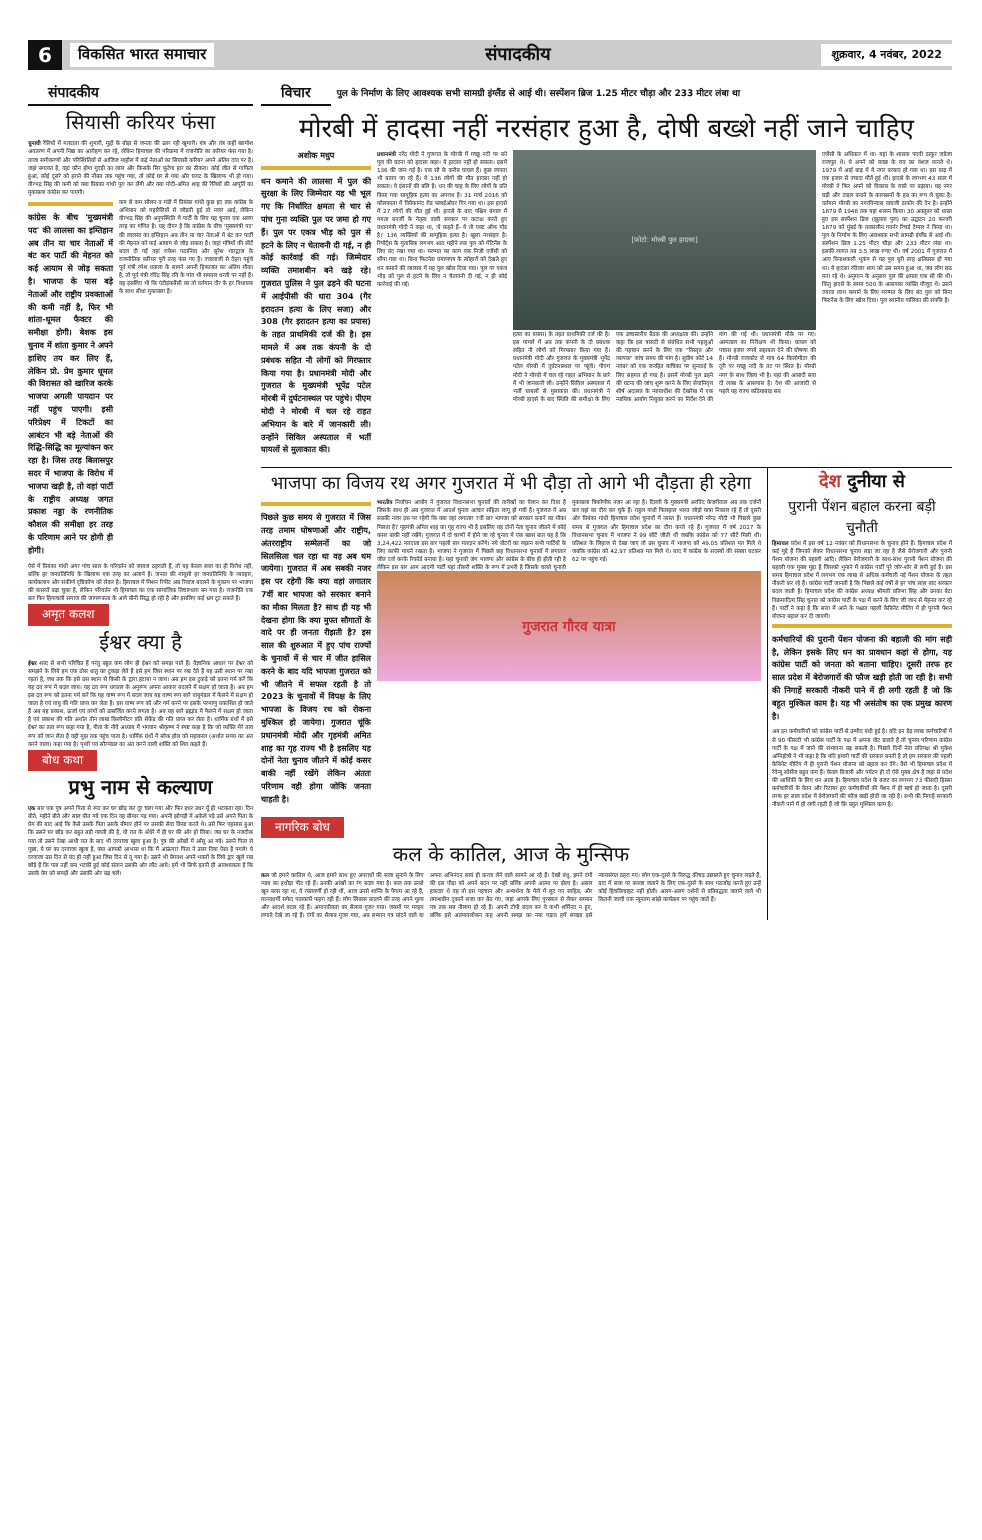6
विकसित भारत समाचार
संपादकीय
शुक्रवार, 4 नवंबर, 2022
संपादकीय
सियासी करियर फंसा
चुनावी रैलियों में मतदाता की शुमारी, मुद्दों के बोझ से जनता की उतर रही खुमारी। यंत्र और तंत्र कहीं खामोश अवतरण में अपनी निष्ठा का आरोहण कर रहे, लेकिन हिमाचल की परिक्रमा में राजनीति का करियर फंस गया है। ताजा समीकरणों और परिस्थितियों से आजिज माहौल में कई नेताओं का सियासी करियर अपने अंतिम दांव पर है। जहां बगावत है, वहां कौन होगा गूदड़ी का लाल और किसके सिर फूटेगा हार का ठीकरा। कोई जीत से गाफिल हुआ, कोई दूसरे को हराने की नौबत तक पहुंच गया, तो कोई घर से गया और घराट के खिलाफ भी हो गया। वीरभद्र सिंह की कमी को क्या प्रियंका गांधी पूरा कर लेंगी और क्या मोदी-अमित शाह की रैलियों की आपूर्ति का मुकाबला कांग्रेस कर पाएगी।
कांग्रेस के बीच 'मुख्यमंत्री पद' की लालसा का इम्तिहान अब तीन या चार नेताओं में बंट कर पार्टी की मेहनत को कई आयाम से जोड़ सकता है। भाजपा के पास बड़े नेताओं और राष्ट्रीय प्रवक्ताओं की कमी नहीं है, फिर भी शांता-धूमल फैक्टर की समीक्षा होगी। बेशक इस चुनाव में शांता कुमार ने अपने हाशिए तय कर लिए हैं, लेकिन प्रो. प्रेम कुमार धूमल की विरासत को खारिज करके भाजपा अगली पायदान पर नहीं पहुंच पाएगी। इसी परिप्रेक्ष्य में टिकटों का आबंटन भी बड़े नेताओं की रिद्धि-सिद्धि का मूल्यांकन कर रहा है। जिस तरह बिलासपुर सदर में भाजपा के विरोध में भाजपा खड़ी है, तो वहां पार्टी के राष्ट्रीय अध्यक्ष जगत प्रकाश नड्डा के रणनीतिक कौशल की समीक्षा हर तरह के परिणाम आने पर होगी ही होगी।
कम से कम सोलन व मंडी में प्रियंका गांधी कुछ हद तक कांग्रेस के अभियान को महारैलियों से जोड़ती हुई तो नजर आईं, लेकिन वीरभद्र सिंह की अनुपस्थिति में पार्टी के लिए यह चुनाव एक अलग तरह का गणित है। यह दीगर है कि कांग्रेस के बीच 'मुख्यमंत्री पद' की लालसा का इम्तिहान अब तीन या चार नेताओं में बंट कर पार्टी की मेहनत को कई आयाम से जोड़ सकता है। जहां मंत्रियों की सीटें बदल दी गईं वहां राकेश पठानिया और सुरेश भारद्वाज के राजनीतिक करियर पूरी तरह फंस गए हैं। ज्वालाजी से देहरा पहुंचे पूर्व मंत्री रमेश धवाला के सामने अपनी हिफाजत का अंतिम मौका है, तो पूर्व मंत्री रविंद्र सिंह रवि के पांव भी समतल धरती पर नहीं हैं। यह इसलिए भी कि एंटीइंकबैंसी का तो वर्तमान दौर के हर विधायक के साथ सीधा मुकाबला है।
ऐसे में प्रियंका गांधी अगर पांच साल के परिवर्तन को जायज ठहराती हैं, तो यह केवल सत्ता का ही विरोध नहीं, बल्कि हर जनप्रतिनिधि के खिलाफ एक तरह का अलार्म है। जनता की मायूसी हर जनप्रतिनिधि के व्यवहार, कार्यकलाप और संकीर्ण दृष्टिकोण को लेकर है। हिमाचल में मिशन रिपीट अब रिवाज बदलने के मुकाम पर भाजपा की कसरतें बढ़ा चुका है, लेकिन परिवर्तन भी हिमाचल का एक सामाजिक विचारधारा बन गया है। राजनीति एक बार फिर हिमाचली समाज की जागरूकता के आगे बौनी सिद्ध हो रही है और इसलिए कई भ्रम टूट सकते हैं।
अमृत कलश
ईश्वर क्या है
ईश्वर शब्द से सभी परिचित हैं परंतु बहुत कम लोग ही ईश्वर को समझ पाते हैं। वैज्ञानिक आधार पर ईश्वर को समझने के लिये हम एक ठोस धातु का टुकड़ा लेते हैं इसे हम जिस स्थान पर रख देते हैं यह उसी स्थान पर रखा रहता है, जब तक कि इसे उस स्थान से किसी के द्वारा हटाया न जाय। अब हम इस टुकड़े को इतना गर्म करें कि यह द्रव रूप में बदल जाय। यह द्रव रूप धरातल के अनुरूप अपना आकार बदलने में सक्षम हो जाता है। अब हम इस द्रव रूप को इतना गर्म करें कि यह वाष्प रूप में बदल जाय यह वाष्प रूप सारे वायुमंडल में फैलने में सक्षम हो जाता है एवं वायु की गति प्राप्त कर लेता है। इस वाष्प रूप को और गर्म करने पर इसके परमाणु प्रकाशित हो जाते हैं अब यह प्रकाश, ऊर्जा एवं तरंगों को उत्सर्जित करने लगता है। अब यह सारे ब्रह्मांड में फैलने में सक्षम हो जाता है एवं प्रकाश की गति अर्थात तीन लाख किलोमीटर प्रति सेकेंड की गति प्राप्त कर लेता है। धार्मिक ग्रंथों में इसे ईश्वर का तत्व रूप कहा गया है, गीता के नौवें अध्याय में भगवान श्रीकृष्ण ने स्पष्ट कहा है कि जो व्यक्ति मेरे तत्व रूप को जान लेता है वही मुझ तक पहुंच पाता है। धार्मिक ग्रंथों में ब्लेक होल को महाकाल (अर्थात समय का अंत करने वाला) कहा गया है। पृथ्वी एवं सौरमंडल का अंत करने वाली शक्ति को शिव कहते हैं।
बोध कथा
प्रभु नाम से कल्याण
एक बार एक पुत्र अपने पिता से रूठ कर घर छोड़ कर दूर चला गया और फिर इधर उधर यूँ ही भटकता रहा। दिन बीते, महीने बीते और साल बीत गये एक दिन वह बीमार पड़ गया। अपनी झोपड़ी में अकेले पड़े उसे अपने पिता के प्रेम की याद आई कि कैसे उसके पिता उसके बीमार होने पर उसकी सेवा किया करते थे। उसे फिर एहसास हुआ कि उसने घर छोड़ कर बहुत बड़ी गलती की है, वो रात के अँधेरे में ही घर की ओर हो लिया। जब घर के नजदीक गया तो उसने देखा आधी रात के बाद भी दरवाजा खुला हुआ है। पुत्र की आँखों में आँसू आ गये। उसने पिता से पूछा, ये घर का दरवाजा खुला है, क्या आपको आभास था कि मैं आऊंगा? पिता ने उत्तर दिया ऐसा है पगले! ये दरवाजा उस दिन से बंद ही नहीं हुआ जिस दिन से तू गया है। उसने भी प्रेमवश अपने भक्तों के लिये द्वार खुले रख छोड़े हैं कि पता नहीं कब भटकी हुई कोई संतान उसकी ओर लौट आये। हमें भी सिर्फ इतनी ही आवश्यकता है कि उसके प्रेम को समझें और उसकी ओर बढ़ चलें।
विचार
पुल के निर्माण के लिए आवश्यक सभी सामग्री इंग्लैंड से आई थी। सस्पेंशन ब्रिज 1.25 मीटर चौड़ा और 233 मीटर लंबा था
मोरबी में हादसा नहीं नरसंहार हुआ है, दोषी बख्शे नहीं जाने चाहिए
अशोक मधुप
धन कमाने की लालसा में पुल की सुरक्षा के लिए जिम्मेदार यह भी भूल गए कि निर्धारित क्षमता से चार से पांच गुना व्यक्ति पुल पर जमा हो गए हैं। पुल पर एकत्र भीड़ को पुल से हटने के लिए न चेतावनी दी गई, न ही कोई कार्रवाई की गई। जिम्मेदार व्यक्ति तमाशबीन बने खड़े रहे। गुजरात पुलिस ने पुल ढहने की घटना में आईपीसी की धारा 304 (गैर इरादतन हत्या के लिए सजा) और 308 (गैर इरादतन हत्या का प्रयास) के तहत प्राथमिकी दर्ज की है। इस मामले में अब तक कंपनी के दो प्रबंधक सहित नौ लोगों को गिरफ्तार किया गया है। प्रधानमंत्री मोदी और गुजरात के मुख्यमंत्री भूपेंद्र पटेल मोरबी में दुर्घटनास्थल पर पहुंचे। पीएम मोदी ने मोरबी में चल रहे राहत अभियान के बारे में जानकारी ली। उन्होंने सिविल अस्पताल में भर्ती घायलों से मुलाकात की।
प्रधानमंत्री नरेंद्र मोदी ने गुजरात के मोरबी में मच्छू नदी पर बने पुल की घटना को हादसा कहा। ये हादसा नहीं हो सकता। इसमें 136 की जान गई है। एक सौ के करीब घायल हैं। कुछ लापता भी बताए जा रहे हैं। ये 136 लोगों की मौत हादसा नहीं हो सकता। ये इंसानों की बलि है। धन की चाह के लिए लोगों के प्रति किया गया सामूहिक हत्या का अपराध है। 31 मार्च 2016 को कोलकाता में विवेकानंद रोड फ्लाईओवर गिर गया था। इस हादसे में 27 लोगों की मौत हुई थी। हादसे के बाद पश्चिम बंगाल में ममता बनर्जी के नेतृत्व वाली सरकार पर कटाक्ष करते हुए प्रधानमंत्री मोदी ने कहा था, 'ये कहते हैं- ये तो एक्ट ऑफ़ गॉड है।' 136 व्यक्तियों की सामूहिक हत्या है। खुला नरसंहार है। रिपोर्ट्स के मुताबिक लगभग आठ महीने तक पुल को मेंटिनेंस के लिए बंद रखा गया था। मरम्मत का काम एक निजी एजेंसी को सौंपा गया था। बिना फिटनेस प्रमाणपत्र के त्योहारों को देखते हुए धन कमाने की लालसा में यह पुल खोल दिया गया। पुल पर एकत्र भीड़ को पुल से हटने के लिए न चेतावनी दी गई, न ही कोई कार्रवाई की गई।
[फोटो: मोरबी पुल हादसा]
हत्या का प्रयास) के तहत प्राथमिकी दर्ज की है। इस मामले में अब तक कंपनी के दो प्रबंधक सहित नौ लोगों को गिरफ्तार किया गया है। प्रधानमंत्री मोदी और गुजरात के मुख्यमंत्री भूपेंद्र पटेल मोरबी में दुर्घटनास्थल पर पहुंचे। पीएम मोदी ने मोरबी में चल रहे राहत अभियान के बारे में भी जानकारी ली। उन्होंने सिविल अस्पताल में भर्ती घायलों से मुलाकात की। प्रधानमंत्री ने मोरबी हादसे के बाद स्थिति की समीक्षा के लिए एक उच्चस्तरीय बैठक की अध्यक्षता की। उन्होंने कहा कि इस त्रासदी से संबंधित सभी पहलुओं की पहचान करने के लिए एक "विस्तृत और व्यापक" जांच समय की मांग है। सुप्रीम कोर्ट 14 नवंबर को एक जनहित याचिका पर सुनवाई के लिए सहमत हो गया है। इसमें मोरबी पुल ढहने की घटना की जांच शुरू करने के लिए सेवानिवृत्त शीर्ष अदालत के न्यायाधीश की देखरेख में एक न्यायिक आयोग नियुक्त करने का निर्देश देने की मांग की गई थी। प्रधानमंत्री मौके पर गए। अस्पताल का निरीक्षण भी किया। घायल को पचास हजार रुपये सहायता देने की घोषणा की है। मोरबी राजकोट से मात्र 64 किलोमीटर की दूरी पर मच्छू नदी के तट पर स्थित है। मोरबी नगर के साथ जिला भी है। यहां की आबादी सवा दो लाख के आसपास है। देश की आजादी से पहले यह राज्य कठियाबाड़ सब
एजेंसी के अधिकार में था। यहां के शासक पदवी ठाकुर जडेजा राजपूत थे। ये अपने को कच्छ के राव का वंशज मानते थे। 1979 में आई बाढ़ में ये नगर बरबाद हो गया था। इस बाढ़ में एक हजार से ज्यादा मौतें हुई थीं। हादसे के लगभग 43 साल में मोरबी ने फिर अपने को विकास के रास्ते पर बढ़ाया। यह नगर घड़ी और टाइल बनाने के कारखानों के हब का रूप ले चुका है। वर्तमान मोरबी का नगरविन्यास वाघजी ठाकोर की देन है। इन्होंने 1879 से 1948 तक यहां शासन किया। 30 अक्तूबर को ध्वस्त हुए इस सस्पेंशन ब्रिज (झूलता पुल) का उद्घाटन 20 फ़रवरी 1879 को मुंबई के तत्कालीन गवर्नर रिचर्ड टेम्पल ने किया था। पुल के निर्माण के लिए आवश्यक सभी सामग्री इंग्लैंड से आई थी। सस्पेंशन ब्रिज 1.25 मीटर चौड़ा और 233 मीटर लंबा था। इसकी लागत तब 3.5 लाख रुपए थी। वर्ष 2001 में गुजरात में आए विनाशकारी भूकंप से यह पुल बुरी तरह क्षतिग्रस्त हो गया था। ये हादसा रविवार शाम को उस समय हुआ था, जब लोग छठ मना रहे थे। अनुमान के अनुसार पुल की क्षमता एक सौ की थी। किंतु हादसे के समय 500 के आसपास व्यक्ति मौजूद थे। उसने ज्यादा लाभ कमाने के लिए मरम्मत के लिए बंद पुल को बिना फिटनेस के लिए खोल दिया। पुल स्थानीय पालिका की संपत्ति है।
भाजपा का विजय रथ अगर गुजरात में भी दौड़ा तो आगे भी दौड़ता ही रहेगा
पिछले कुछ समय से गुजरात में जिस तरह तमाम घोषणाओं और राष्ट्रीय, अंतरराष्ट्रीय सम्मेलनों का जो सिलसिला चल रहा था वह अब थम जायेगा। गुजरात में अब सबकी नजर इस पर रहेगी कि क्या वहां लगातार 7वीं बार भापजा को सरकार बनाने का मौका मिलता है? साथ ही यह भी देखना होगा कि क्या मुफ्त सौगातों के वादे पर ही जनता रीझती है? इस साल की शुरुआत में हुए पांच राज्यों के चुनावों में से चार में जीत हासिल करने के बाद यदि भापजा गुजरात को भी जीतने में सफल रहती है तो 2023 के चुनावों में विपक्ष के लिए भापजा के विजय रथ को रोकना मुश्किल हो जायेगा। गुजरात चूंकि प्रधानमंत्री मोदी और गृहमंत्री अमित शाह का गृह राज्य भी है इसलिए यह दोनों नेता चुनाव जीतने में कोई कसर बाकी नहीं रखेंगे लेकिन अंततः परिणाम वही होगा जोकि जनता चाहती है।
भारतीय निर्वाचन आयोग ने गुजरात विधानसभा चुनावों की तारीखों का ऐलान कर दिया है जिसके साथ ही अब गुजरात में आदर्श चुनाव आचार संहिता लागू हो गयी है। गुजरात में अब सबकी नजर इस पर रहेगी कि क्या वहां लगातार 7वीं बार भापजा को सरकार बनाने का मौका मिलता है? गृहमंत्री अमित शाह का गृह राज्य भी है इसलिए यह दोनों नेता चुनाव जीतने में कोई कसर बाकी नहीं रखेंगे। गुजरात में दो चरणों में होने जा रहे चुनाव में एक खास बात यह है कि 3,24,422 मतदाता इस बार पहली बार मतदान करेंगे। नये वोटरों का रुझान सभी पार्टियों के लिए काफी मायने रखता है। भाजपा ने गुजरात में पिछले छह विधानसभा चुनावों में लगातार जीत दर्ज करके रिकॉर्ड बनाया है। यहां चुनावी जंग भाजपा और कांग्रेस के बीच ही होती रही है लेकिन इस बार आम आदमी पार्टी यहां तीसरी शक्ति के रूप में उभरी है जिसके चलते चुनावी मुकाबला त्रिकोणीय नजर आ रहा है। दिल्ली के मुख्यमंत्री अरविंद केजरीवाल अब तक दर्जनों बार वहां का दौरा कर चुके हैं। राहुल गांधी फिलहाल भारत जोड़ो यात्रा निकाल रहे हैं तो दूसरी ओर प्रियंका गांधी हिमाचल प्रदेश चुनावों में व्यस्त हैं। प्रधानमंत्री नरेन्द्र मोदी भी पिछले कुछ समय से गुजरात और हिमाचल प्रदेश का दौरा करते रहे हैं। गुजरात में वर्ष 2017 के विधानसभा चुनाव में भाजपा ने 99 सीटें जीती थीं जबकि कांग्रेस को 77 सीटें मिली थीं। प्रतिशत के लिहाज से देखा जाए तो उस चुनाव में भाजपा को 49.05 प्रतिशत मत मिले थे जबकि कांग्रेस को 42.97 प्रतिशत मत मिले थे। बाद में कांग्रेस के सदस्यों की संख्या घटकर 62 पर पहुंच गई।
गुजरात गौरव यात्रा
नागरिक बोध
कल के कातिल, आज के मुन्सिफ
कल जो हमारे कातिल थे, आज हमारे साथ हुए अपराधों की सजा सुनाने के लिए न्याय का हथौड़ा पीट रहे हैं। उनकी आंखों का रंग बदल गया है। कल तक उनसे खून बरस रहा था, वे रक्तवर्णी हो रही थीं, आज उनसे शान्ति के पैगाम आ रहे हैं, मानवधर्मी सफेद पताकायें फहरा रही हैं। लोग लिबास बदलने की तरह अपने मूल्य और आदर्श बदल रहे हैं। अमानवीयता का सैलाब गुजर गया। जख्मों पर मरहम लगाते देखे जा रहे हैं। दंगों का सैलाब गुजर गया, अब सम्मान पत्र बांटने वाले या अपना अभिनंदन स्वयं ही करवा लेने वाले सामने आ रहे हैं। देखो बंधु, हमने दंगों की इस पीड़ा को अपने बदन पर नहीं बल्कि अपनी आत्मा पर झेला है। असल हकदार थे वह तो इस पहचान और अभ्यर्थना के मेले में लुट गए साहिब, और तमाशबीन दुकानें सजा कर बैठ गए, जहां आपके लिए पुरस्कार से लेकर सम्मान पत्र तक सब नीलाम हो रहे हैं। अपनी टोपी बदल कर वे कभी शर्मिन्दा न हुए, बल्कि इसे आत्मावलोकन कह अपनी समझ का नया पड़ाव हमें समझा इसे न्यायसंगत ठहरा गए। लोग एक-दूसरे के विरुद्ध कीचड़ उछालते हुए चुनाव लड़ते हैं, बाद में सत्ता पर कब्जा जताने के लिए एक-दूसरे के साथ गठजोड़ करते हुए उन्हें कोई हिचकिचाहट नहीं होती। अलग-अलग दर्शनों से प्रतिबद्धता जताने वाले भी कितनी जल्दी एक न्यूनतम सांझे कार्यक्रम पर पहुंच जाते हैं।
देश दुनीया से
पुरानी पेंशन बहाल करना बड़ी चुनौती
हिमाचल प्रदेश में इस वर्ष 12 नवंबर को विधानसभा के चुनाव होने हैं। हिमाचल प्रदेश में कई मुद्दे हैं जिनको लेकर विधानसभा चुनाव लड़ा जा रहा है जैसे बेरोजगारी और पुरानी पेंशन योजना की बहाली आदि। लेकिन बेरोजगारी के साथ-साथ पुरानी पेंशन योजना की बहाली एक मुख्य मुद्दा है जिसको भुनाने में कांग्रेस पार्टी पूरे जोर-शोर से लगी हुई है। इस समय हिमाचल प्रदेश में लगभग एक लाख से अधिक कर्मचारी नई पेंशन योजना के तहत नौकरी कर रहे हैं। कांग्रेस पार्टी जानती है कि पिछले कई वर्षों से हर पांच साल बाद सरकार बदल जाती है। हिमाचल प्रदेश की कांग्रेस अध्यक्ष श्रीमती प्रतिभा सिंह और उनका बेटा विक्रमादित्य सिंह चुनाव को कांग्रेस पार्टी के पक्ष में करने के लिए जी जान से मेहनत कर रहे हैं। पार्टी ने कहा है कि सत्ता में आने के पश्चात पहली कैबिनेट मीटिंग में ही पुरानी पेंशन योजना बहाल कर दी जाएगी।
कर्मचारियों की पुरानी पेंशन योजना की बहाली की मांग सही है, लेकिन इसके लिए धन का प्रावधान कहां से होगा, यह कांग्रेस पार्टी को जनता को बताना चाहिए। दूसरी तरफ हर साल प्रदेश में बेरोजगारों की फौज खड़ी होती जा रही है। सभी की निगाहें सरकारी नौकरी पाने में ही लगी रहती हैं जो कि बहुत मुश्किल काम है। यह भी असंतोष का एक प्रमुख कारण है।
अब इन कर्मचारियों को कांग्रेस पार्टी से उम्मीद बंधी हुई है। यदि इन डेढ़ लाख कर्मचारियों में से 90 फीसदी भी कांग्रेस पार्टी के पक्ष में अपना वोट डालते हैं तो चुनाव परिणाम कांग्रेस पार्टी के पक्ष में जाने की संभावना बढ़ सकती है। पिछले दिनों नेता प्रतिपक्ष श्री मुकेश अग्निहोत्री ने भी कहा है कि यदि हमारी पार्टी की सरकार बनती है तो हम सरकार की पहली कैबिनेट मीटिंग में ही पुरानी पेंशन योजना को बहाल कर देंगे। वैसे भी हिमाचल प्रदेश में रेवेन्यू सोर्सेज बहुत कम हैं। केवल बिजली और पर्यटन ही दो ऐसे मुख्य क्षेत्र हैं जहां से प्रदेश की आर्थिकी के लिए धन आता है। हिमाचल प्रदेश के बजट का लगभग 73 फीसदी हिस्सा कर्मचारियों के वेतन और रिटायर हुए कर्मचारियों की पेंशन में ही खर्च हो जाता है। दूसरी तरफ हर साल प्रदेश में बेरोजगारों की फौज खड़ी होती जा रही है। सभी की निगाहें सरकारी नौकरी पाने में ही लगी रहती हैं जो कि बहुत मुश्किल काम है।